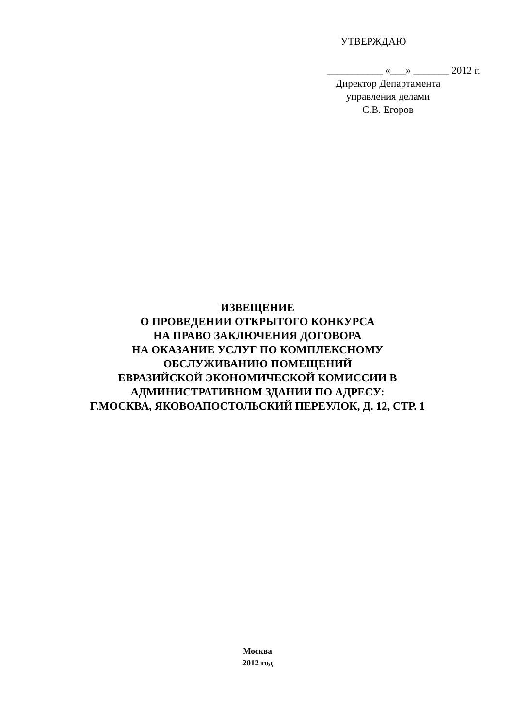УТВЕРЖДАЮ
___________ «___» _______ 2012 г.
Директор Департамента
управления делами
С.В. Егоров
ИЗВЕЩЕНИЕ
О ПРОВЕДЕНИИ ОТКРЫТОГО КОНКУРСА
НА ПРАВО ЗАКЛЮЧЕНИЯ ДОГОВОРА
НА ОКАЗАНИЕ УСЛУГ ПО КОМПЛЕКСНОМУ
ОБСЛУЖИВАНИЮ ПОМЕЩЕНИЙ
ЕВРАЗИЙСКОЙ ЭКОНОМИЧЕСКОЙ КОМИССИИ В
АДМИНИСТРАТИВНОМ ЗДАНИИ ПО АДРЕСУ:
Г.МОСКВА, ЯКОВОАПОСТОЛЬСКИЙ ПЕРЕУЛОК, Д. 12, СТР. 1
Москва
2012 год